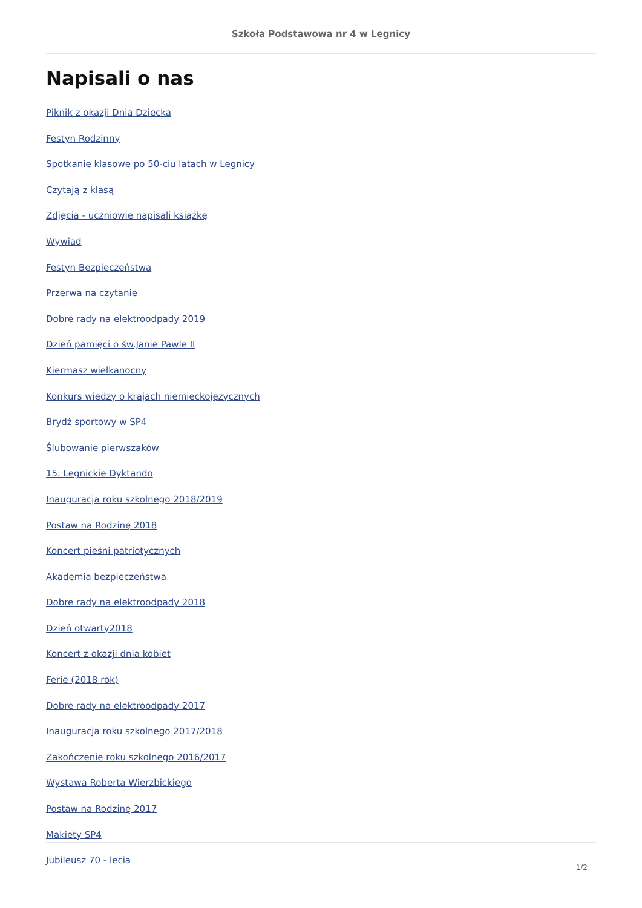Szkoła Podstawowa nr 4 w Legnicy
Napisali o nas
Piknik z okazji Dnia Dziecka
Festyn Rodzinny
Spotkanie klasowe po 50-ciu latach w Legnicy
Czytają z klasą
Zdjęcia - uczniowie napisali książkę
Wywiad
Festyn Bezpieczeństwa
Przerwa na czytanie
Dobre rady na elektroodpady 2019
Dzień pamięci o św.Janie Pawle II
Kiermasz wielkanocny
Konkurs wiedzy o krajach niemieckojęzycznych
Brydż sportowy w SP4
Ślubowanie pierwszaków
15. Legnickie Dyktando
Inauguracja roku szkolnego 2018/2019
Postaw na Rodzinę 2018
Koncert pieśni patriotycznych
Akademia bezpieczeństwa
Dobre rady na elektroodpady 2018
Dzień otwarty2018
Koncert z okazji dnia kobiet
Ferie (2018 rok)
Dobre rady na elektroodpady 2017
Inauguracja roku szkolnego 2017/2018
Zakończenie roku szkolnego 2016/2017
Wystawa Roberta Wierzbickiego
Postaw na Rodzinę 2017
Makiety SP4
Jubileusz 70 - lecia
1/2